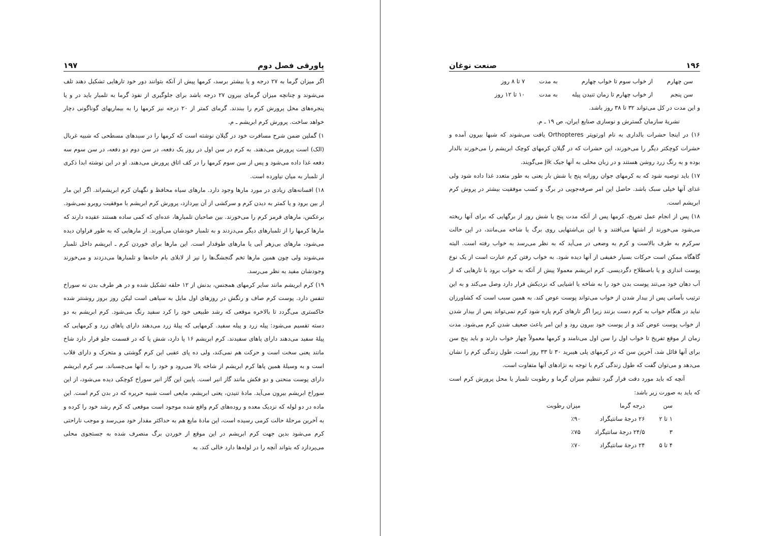پاورقی فصل دوم ۱۹۷
اگر میزان گرما به ۲۷ درجه و یا بیشتر برسد، کرمها پیش از آنکه بتوانند دور خود تارهایی تشکیل دهند تلف می‌شوند و چنانچه میزان گرمای بیرون ۲۷ درجه باشد برای جلوگیری از نفوذ گرما به تلمبار باید در و یا پنجره‌های محل پرورش کرم را ببندند. گرمای کمتر از ۲۰ درجه نیز کرمها را به بیماریهای گوناگونی دچار خواهد ساخت. پرورش کرم ابریشم ـ م.
۱) گملین ضمن شرح مسافرت خود در گیلان نوشته است که کرمها را در سبدهای مسطحی که شبیه غربال (الک) است پرورش می‌دهند. به کرم در سن اول در روز یک دفعه، در سن دوم دو دفعه، در سن سوم سه دفعه غذا داده می‌شود و پس از سن سوم کرمها را در کف اتاق پرورش می‌دهند. او در این نوشته ابدا ذکری از تلمبار به میان نیاورده است.
۱۸) افسانه‌های زیادی در مورد مارها وجود دارد. مارهای سیاه محافظ و نگهبان کرم ابریشم‌اند. اگر این مار از بین برود و یا کمتر به دیدن کرم و سرکشی از آن بپردازد، پرورش کرم ابریشم با موفقیت روبرو نمی‌شود. برعکس، مارهای قرمز کرم را می‌خورند. بین صاحبان تلمبارها، عده‌ای که کمی ساده هستند عقیده دارند که مارها کرمها را از تلمبارهای دیگر می‌دزدند و به تلمبار خودشان می‌آورند. از مارهایی که به طور فراوان دیده می‌شود، مارهای بی‌زهر آبی یا مارهای طوقدار است. این مارها برای خوردن کرم ـ ابریشم داخل تلمبار می‌شوند ولی چون همین مارها تخم گنجشگ‌ها را نیز از لابلای بام خانه‌ها و تلمبارها می‌دزدند و می‌خورند وجودشان مفید به نظر می‌رسد.
۱۹) کرم ابریشم مانند سایر کرمهای همجنس، بدنش از ۱۲ حلقه تشکیل شده و در هر طرف بدن نه سوراخ تنفس دارد. پوست کرم صاف و رنگش در روزهای اول مایل به سیاهی است لیکن روز بروز روشنتر شده خاکستری می‌گردد تا بالاخره موقعی که رشد طبیعی خود را کرد سفید رنگ می‌شود. کرم ابریشم به دو دسته تقسیم می‌شود: پیله زرد و پیله سفید. کرمهایی که پیلهٔ زرد می‌دهند دارای پاهای زرد و کرمهایی که پیلهٔ سفید می‌دهند دارای پاهای سفیدند. کرم ابریشم ۱۶ پا دارد، شش پا که در قسمت جلو قرار دارد شاخ مانند یعنی سخت است و حرکت هم نمی‌کند، ولی ده پای عقبی این کرم گوشتی و متحرک و دارای قلاب است و به وسیلهٔ همین پاها کرم ابریشم از شاخه بالا می‌رود و خود را به آنها می‌چسباند. سر کرم ابریشم دارای پوست منحنی و دو فکش مانند گاز انبر است. پایین این گاز انبر سوراخ کوچکی دیده می‌شود، از این سوراخ ابریشم بیرون می‌آید. مادهٔ تنیدن، یعنی ابریشم، مایعی است شبیه حریره که در بدن کرم است. این ماده در دو لوله که نزدیک معده و روده‌های کرم واقع شده موجود است موقعی که کرم رشد خود را کرده و به آخرین مرحلهٔ حالت کرمی رسیده است، این مادهٔ مایع هم به حداکثر مقدار خود می‌رسد و موجب ناراحتی کرم می‌شود بدین جهت کرم ابریشم در این موقع از خوردن برگ منصرف شده به جستجوی محلی می‌پردازد که بتواند آنچه را در لوله‌ها دارد خالی کند. به
۱۹۶ صنعت نوغان
| سن چهارم | از خواب سوم تا خواب چهارم | به مدت | ۷ تا ۸ روز |
| سن پنجم | از خواب چهارم تا زمان تنیدن پیله | به مدت | ۱۰ تا ۱۲ روز |
و این مدت در کل می‌تواند ۳۲ تا ۳۸ روز باشد.
نشریهٔ سازمان گسترش و نوسازی صنایع ایران، ص ۱۹ ـ م.
۱۶) در اینجا حشرات بالداری به نام اورتوپتر Orthopteres یافت می‌شوند که شبها بیرون آمده و حشرات کوچکتر دیگر را می‌خورند، این حشرات که در گیلان کرمهای کوچک ابریشم را می‌خورند بالدار بوده و به رنگ زرد روشن هستند و در زبان محلی به آنها جیک Jik می‌گویند.
۱۷) باید توصیه شود که به کرمهای جوان روزانه پنج یا شش بار یعنی به طور متعدد غذا داده شود ولی غذای آنها خیلی سبک باشد. حاصل این امر صرفه‌جویی در برگ و کسب موفقیت بیشتر در پروش کرم ابریشم است.
۱۸) پس از انجام عمل تفریخ، کرمها پس از آنکه مدت پنج یا شش روز از برگهایی که برای آنها ریخته می‌شود می‌خورند از اشتها می‌افتند و با این بی‌اشتهایی روی برگ یا شاخه می‌مانند، در این حالت سرکرم به طرف بالاست و کرم به وضعی در می‌آید که به نظر می‌رسد به خواب رفته است. البته گاهگاه ممکن است حرکات بسیار خفیفی از آنها دیده شود. به خواب رفتن کرم عبارت است از یک نوع پوست اندازی و یا باصطلاح دگردیسی. کرم ابریشم معمولا پیش از آنکه به خواب برود با تارهایی که از آب دهان خود می‌تند پوست بدن خود را به شاخه یا اشیایی که نزدیکش قرار دارد وصل می‌کند و به این ترتیب بآسانی پس از بیدار شدن از خواب می‌تواند پوست عوض کند. به همین سبب است که کشاورزان نباید در هنگام خواب به کرم دست بزنند زیرا اگر تارهای کرم پاره شود کرم نمی‌تواند پس از بیدار شدن از خواب پوست عوض کند و از پوست خود بیرون رود و این امر باعث ضعیف شدن کرم می‌شود. مدت زمان از موقع تفریخ تا خواب اول را سن اول می‌نامند و کرمها معمولاً چهار خواب دارند و باید پنج سن برای آنها قائل شد، آخرین سن که در کرمهای پلی هیبرید ۳۰ تا ۳۳ روز است، طول زندگی کرم را نشان می‌دهد و می‌توان گفت که طول زندگی کرم با توجه به نژادهای آنها متفاوت است.
آنچه که باید مورد دقت قرار گیرد تنظیم میزان گرما و رطوبت تلمبار یا محل پرورش کرم است که باید به صورت زیر باشد:
| سن | درجه گرما | میزان رطوبت |
| --- | --- | --- |
| ۱ تا ۲ | ۲۶ درجهٔ سانتیگراد | ٪۹۰ |
| ۳ | ۲۴/۵ درجهٔ سانتیگراد | ٪۷۵ |
| ۴ تا ۵ | ۲۴ درجهٔ سانتیگراد | ٪۷۰ |